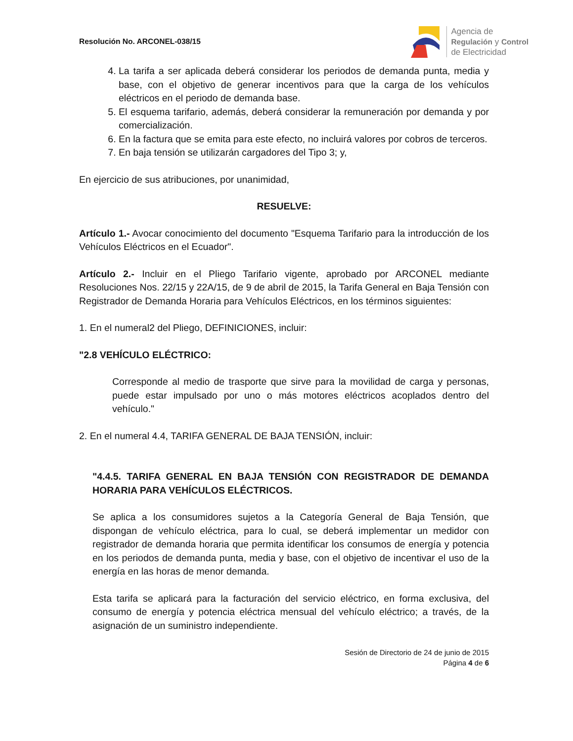Resolución No. ARCONEL-038/15
Agencia de
Regulación y Control
de Electricidad
4. La tarifa a ser aplicada deberá considerar los periodos de demanda punta, media y base, con el objetivo de generar incentivos para que la carga de los vehículos eléctricos en el periodo de demanda base.
5. El esquema tarifario, además, deberá considerar la remuneración por demanda y por comercialización.
6. En la factura que se emita para este efecto, no incluirá valores por cobros de terceros.
7. En baja tensión se utilizarán cargadores del Tipo 3; y,
En ejercicio de sus atribuciones, por unanimidad,
RESUELVE:
Artículo 1.- Avocar conocimiento del documento "Esquema Tarifario para la introducción de los Vehículos Eléctricos en el Ecuador".
Artículo 2.- Incluir en el Pliego Tarifario vigente, aprobado por ARCONEL mediante Resoluciones Nos. 22/15 y 22A/15, de 9 de abril de 2015, la Tarifa General en Baja Tensión con Registrador de Demanda Horaria para Vehículos Eléctricos, en los términos siguientes:
1. En el numeral2 del Pliego, DEFINICIONES, incluir:
"2.8 VEHÍCULO ELÉCTRICO:
Corresponde al medio de trasporte que sirve para la movilidad de carga y personas, puede estar impulsado por uno o más motores eléctricos acoplados dentro del vehículo."
2. En el numeral 4.4, TARIFA GENERAL DE BAJA TENSIÓN, incluir:
"4.4.5. TARIFA GENERAL EN BAJA TENSIÓN CON REGISTRADOR DE DEMANDA HORARIA PARA VEHÍCULOS ELÉCTRICOS.
Se aplica a los consumidores sujetos a la Categoría General de Baja Tensión, que dispongan de vehículo eléctrica, para lo cual, se deberá implementar un medidor con registrador de demanda horaria que permita identificar los consumos de energía y potencia en los periodos de demanda punta, media y base, con el objetivo de incentivar el uso de la energía en las horas de menor demanda.
Esta tarifa se aplicará para la facturación del servicio eléctrico, en forma exclusiva, del consumo de energía y potencia eléctrica mensual del vehículo eléctrico; a través, de la asignación de un suministro independiente.
Sesión de Directorio de 24 de junio de 2015
Página 4 de 6